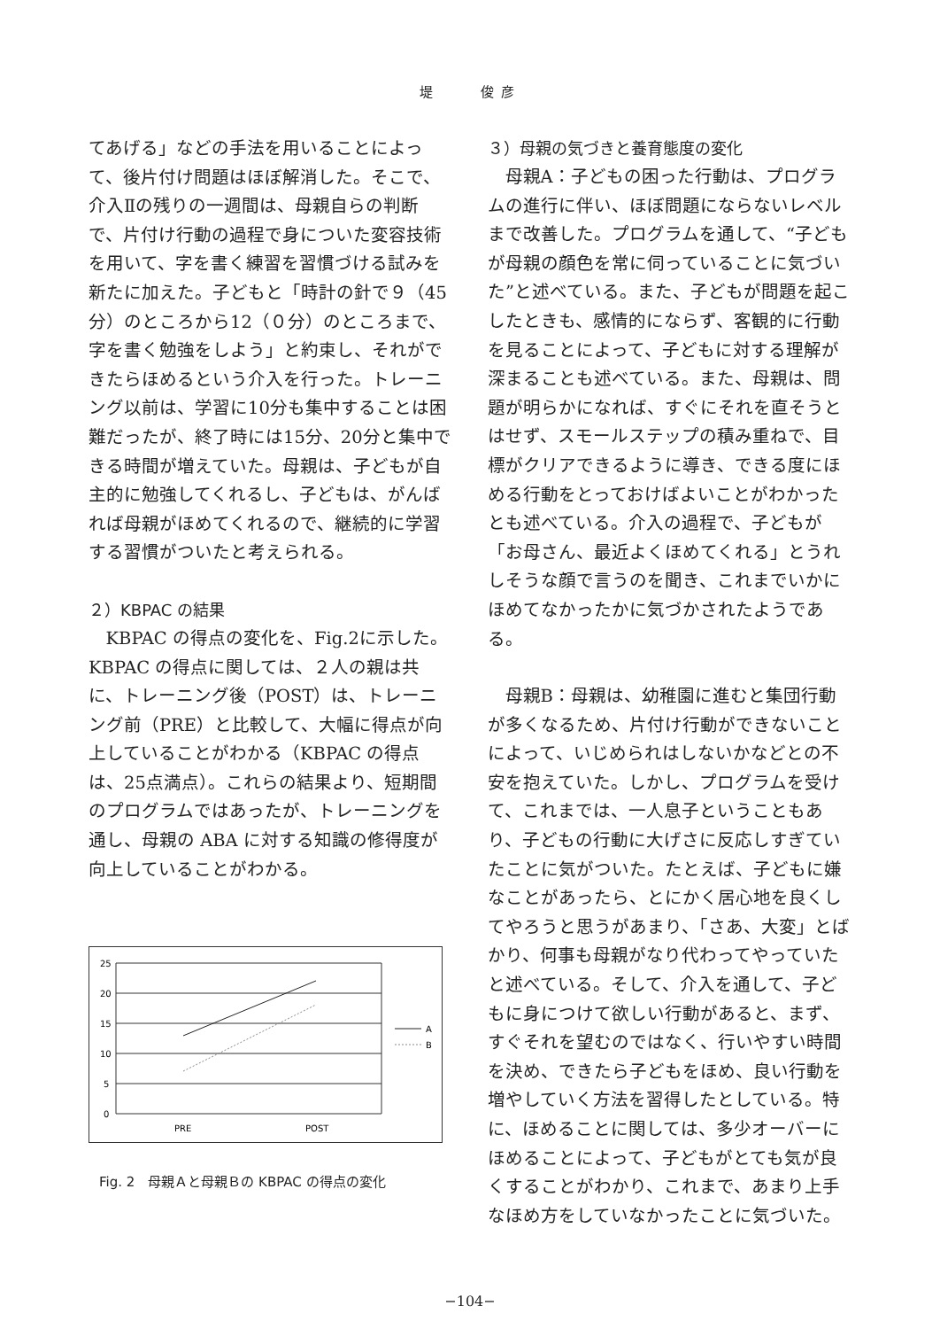堤　　俊彦
てあげる」などの手法を用いることによって、後片付け問題はほぼ解消した。そこで、介入Ⅱの残りの一週間は、母親自らの判断で、片付け行動の過程で身についた変容技術を用いて、字を書く練習を習慣づける試みを新たに加えた。子どもと「時計の針で９（45分）のところから12（０分）のところまで、字を書く勉強をしよう」と約束し、それができたらほめるという介入を行った。トレーニング以前は、学習に10分も集中することは困難だったが、終了時には15分、20分と集中できる時間が増えていた。母親は、子どもが自主的に勉強してくれるし、子どもは、がんばれば母親がほめてくれるので、継続的に学習する習慣がついたと考えられる。
２）KBPAC の結果
KBPAC の得点の変化を、Fig.2に示した。KBPAC の得点に関しては、２人の親は共に、トレーニング後（POST）は、トレーニング前（PRE）と比較して、大幅に得点が向上していることがわかる（KBPAC の得点は、25点満点）。これらの結果より、短期間のプログラムではあったが、トレーニングを通し、母親の ABA に対する知識の修得度が向上していることがわかる。
25
20
15
10
5
0
PRE
POST
A
B
Fig. 2　母親Ａと母親Ｂの KBPAC の得点の変化
３）母親の気づきと養育態度の変化
母親A：子どもの困った行動は、プログラムの進行に伴い、ほぼ問題にならないレベルまで改善した。プログラムを通して、“子どもが母親の顔色を常に伺っていることに気づいた”と述べている。また、子どもが問題を起こしたときも、感情的にならず、客観的に行動を見ることによって、子どもに対する理解が深まることも述べている。また、母親は、問題が明らかになれば、すぐにそれを直そうとはせず、スモールステップの積み重ねで、目標がクリアできるように導き、できる度にほめる行動をとっておけばよいことがわかったとも述べている。介入の過程で、子どもが「お母さん、最近よくほめてくれる」とうれしそうな顔で言うのを聞き、これまでいかにほめてなかったかに気づかされたようである。
母親B：母親は、幼稚園に進むと集団行動が多くなるため、片付け行動ができないことによって、いじめられはしないかなどとの不安を抱えていた。しかし、プログラムを受けて、これまでは、一人息子ということもあり、子どもの行動に大げさに反応しすぎていたことに気がついた。たとえば、子どもに嫌なことがあったら、とにかく居心地を良くしてやろうと思うがあまり、「さあ、大変」とばかり、何事も母親がなり代わってやっていたと述べている。そして、介入を通して、子どもに身につけて欲しい行動があると、まず、すぐそれを望むのではなく、行いやすい時間を決め、できたら子どもをほめ、良い行動を増やしていく方法を習得したとしている。特に、ほめることに関しては、多少オーバーにほめることによって、子どもがとても気が良くすることがわかり、これまで、あまり上手なほめ方をしていなかったことに気づいた。
−104−